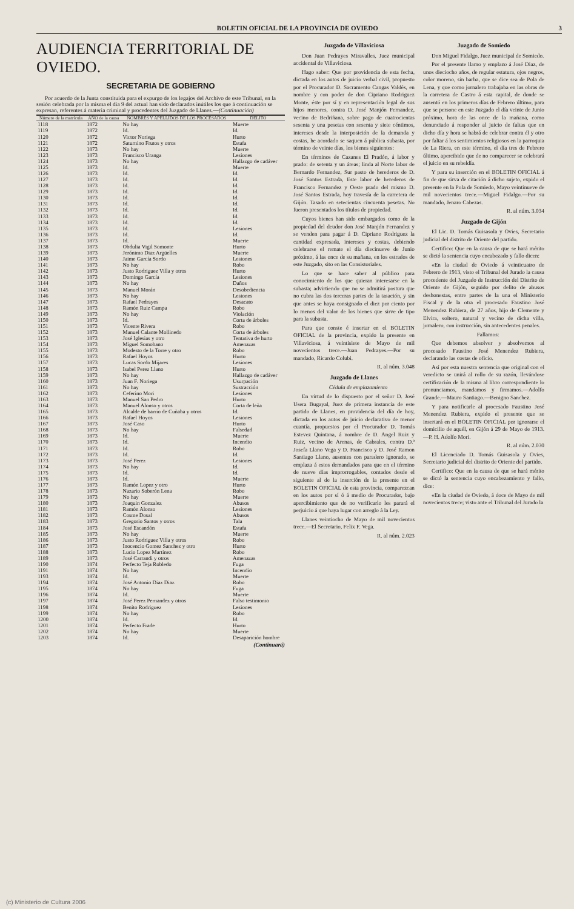BOLETIN OFICIAL DE LA PROVINCIA DE OVIEDO 3
AUDIENCIA TERRITORIAL DE OVIEDO.
SECRETARIA DE GOBIERNO
Por acuerdo de la Junta constituída para el expurgo de los legajos del Archivo de este Tribunal, en la sesión celebrada por la misma el día 9 del actual han sido declarados inútiles los que á continuación se expresan, referentes á materia criminal y procedentes del Juzgado de Llanes.—(Continuación)
| Número de la matrícula | AÑO de la causa | NOMBRES Y APELLIDOS DE LOS PROCESADOS | DELITO |
| --- | --- | --- | --- |
| 1118 | 1872 | No hay | Muerte |
| 1119 | 1872 | Id. | Id. |
| 1120 | 1872 | Victor Noriega | Hurto |
| 1121 | 1872 | Saturnino Frutos y otros | Estafa |
| 1122 | 1873 | No hay | Muerte |
| 1123 | 1873 | Francisco Uranga | Lesiones |
| 1124 | 1873 | No hay | Hallazgo de cadáver |
| 1125 | 1873 | Id. | Muerte |
| 1126 | 1873 | Id. | Id. |
| 1127 | 1873 | Id. | Id. |
| 1128 | 1873 | Id. | Id. |
| 1129 | 1873 | Id. | Id. |
| 1130 | 1873 | Id. | Id. |
| 1131 | 1873 | Id. | Id. |
| 1132 | 1873 | Id. | Id. |
| 1133 | 1873 | Id. | Id. |
| 1134 | 1873 | Id. | Id. |
| 1135 | 1873 | Id. | Lesiones |
| 1136 | 1873 | Id. | Id. |
| 1137 | 1873 | Id. | Muerte |
| 1138 | 1873 | Obdulia Vigil Somonte | Hurto |
| 1139 | 1873 | Jerónimo Diaz Argüelles | Muerte |
| 1140 | 1873 | Jaime García Sordo | Lesiones |
| 1141 | 1873 | No hay | Robo |
| 1142 | 1873 | Justo Rodriguez Villa y otros | Hurto |
| 1143 | 1873 | Domingo García | Lesiones |
| 1144 | 1873 | No hay | Daños |
| 1145 | 1873 | Manuel Morán | Desobediencia |
| 1146 | 1873 | No hay | Lesiones |
| 1147 | 1873 | Rafael Pedrayes | Desacato |
| 1148 | 1873 | Ramón Ruiz Campa | Robo |
| 1149 | 1873 | No hay | Violación |
| 1150 | 1873 | Id. | Corta de árboles |
| 1151 | 1873 | Vicente Rivera | Robo |
| 1152 | 1873 | Manuel Calante Mollinedo | Corta de árboles |
| 1153 | 1873 | José Iglesias y otro | Tentativa de hurto |
| 1154 | 1873 | Miguel Somohano | Amenazas |
| 1155 | 1873 | Modesto de la Torre y otro | Robo |
| 1156 | 1873 | Rafael Hoyos | Hurto |
| 1157 | 1873 | Lucas Sordo Mijares | Lesiones |
| 1158 | 1873 | Isabel Perez Llano | Hurto |
| 1159 | 1873 | No hay | Hallazgo de cadáver |
| 1160 | 1873 | Juan F. Noriega | Usurpación |
| 1161 | 1873 | No hay | Sustracción |
| 1162 | 1873 | Ceferino Mori | Lesiones |
| 1163 | 1873 | Manuel San Pedro | Hurto |
| 1164 | 1873 | Manuel Alonso y otros | Corta de leña |
| 1165 | 1873 | Alcalde de barrio de Cuñaba y otros | Id. |
| 1166 | 1873 | Rafael Hoyos | Lesiones |
| 1167 | 1873 | José Caso | Hurto |
| 1168 | 1873 | No hay | Falsedad |
| 1169 | 1873 | Id. | Muerte |
| 1170 | 1873 | Id. | Incendio |
| 1171 | 1873 | Id. | Robo |
| 1172 | 1873 | Id. | Id. |
| 1173 | 1873 | José Perez | Lesiones |
| 1174 | 1873 | No hay | Id. |
| 1175 | 1873 | Id. | Id. |
| 1176 | 1873 | Id. | Muerte |
| 1177 | 1873 | Ramón Lopez y otro | Hurto |
| 1178 | 1873 | Nazario Soberón Lena | Robo |
| 1179 | 1873 | No hay | Muerte |
| 1180 | 1873 | Joaquin Gonzalez | Abusos |
| 1181 | 1873 | Ramón Alonso | Lesiones |
| 1182 | 1873 | Cosme Dosal | Abusos |
| 1183 | 1873 | Gregorio Santos y otros | Tala |
| 1184 | 1873 | José Escandón | Estafa |
| 1185 | 1873 | No hay | Muerte |
| 1186 | 1873 | Justo Rodriguez Villa y otros | Robo |
| 1187 | 1873 | Inocencio Gomez Sanchez y otro | Hurto |
| 1188 | 1873 | Lucio Lopez Martinez | Robo |
| 1189 | 1873 | José Carrandi y otros | Amenazas |
| 1190 | 1874 | Perfecto Teja Robledo | Fuga |
| 1191 | 1874 | No hay | Incendio |
| 1193 | 1874 | Id. | Muerte |
| 1194 | 1874 | José Antonio Diaz Diaz | Robo |
| 1195 | 1874 | No hay | Fuga |
| 1196 | 1874 | Id. | Muerte |
| 1197 | 1874 | José Perez Pernandez y otros | Falso testimonio |
| 1198 | 1874 | Benito Rodriguez | Lesiones |
| 1199 | 1874 | No hay | Robo |
| 1200 | 1874 | Id. | Id. |
| 1201 | 1874 | Perfecto Frade | Hurto |
| 1202 | 1874 | No hay | Muerte |
| 1203 | 1874 | Id. | Desaparición hombre |
(Continuará)
Juzgado de Villaviciosa
Don Juan Pedrayes Miravalles, Juez municipal accidental de Villaviciosa.
Hago saber: Que por providencia de esta fecha, dictada en los autos de juicio verbal civil, propuesto por el Procurador D. Sacramento Cangas Valdés, en nombre y con poder de don Cipriano Rodriguez Monte, éste por sí y en representación legal de sus hijos menores, contra D. José Manjón Fernandez, vecino de Bedriñana, sobre pago de cuatrocientas sesenta y una pesetas con sesenta y siete céntimos, intereses desde la interposición de la demanda y costas, he acordado se saquen á pública subasta, por término de veinte días, los bienes siguientes:
En términos de Cazanes El Pradón, á labor y prado: de setenta y un áreas; linda al Norte labor de Bernardo Fernandez, Sur pasto de herederos de D. José Santos Estrada, Este labor de herederos de Francisco Fernandez y Oeste prado del mismo D. José Santos Estrada, hoy travesía de la carretera de Gijón. Tasado en setecientas cincuenta pesetas. No fueron presentados los títulos de propiedad.
Cuyos bienes han sido embargados como de la propiedad del deudor don José Manjón Fernandez y se venden para pagar á D. Cipriano Rodriguez la cantidad expresada, intereses y costas, debiendo celebrarse el remate el día diecinueve de Junio próximo, á las once de su mañana, en los estrados de este Juzgado, sito en las Consistoriales.
Lo que se hace saber al público para conocimiento de los que quieran interesarse en la subasta; advirtiendo que no se admitirá postura que no cubra las dos terceras partes de la tasación, y sin que antes se haya consignado el diez por ciento por lo menos del valor de los bienes que sirve de tipo para la subasta.
Para que conste é insertar en el BOLETIN OFICIAL de la provincia, expido la presente en Villaviciosa, á veintisiete de Mayo de mil novecientos trece.—Juan Pedrayes.—Por su mandado, Ricardo Colubi.
R. al núm. 3.048
Juzgado de Llanes
Cédula de emplazamiento
En virtud de lo dispuesto por el señor D. José Usera Bugayal, Juez de primera instancia de este partido de Llanes, en providencia del día de hoy, dictada en los autos de juicio declarativo de menor cuantía, propuestos por el Procurador D. Tomás Estevez Quintana, á nombre de D. Angel Ruiz y Ruiz, vecino de Arenas, de Cabrales, contra D.ª Josefa Llano Vega y D. Francisco y D. José Ramon Santiago Llano, ausentes con paradero ignorado, se emplaza á estos demandados para que en el término de nueve días improrrogables, contados desde el siguiente al de la inserción de la presente en el BOLETIN OFICIAL de esta provincia, comparezcan en los autos por sí ó á medio de Procurador, bajo apercibimiento que de no verificarlo les parará el perjuicio á que haya lugar con arreglo á la Ley.
Llanes veintiocho de Mayo de mil novecientos trece.—El Secretario, Felix F. Vega.
R. al núm. 2.023
Juzgado de Somiedo
Don Miguel Fidalgo, Juez municipal de Somiedo.
Por el presente llamo y emplazo á José Diaz, de unos dieciocho años, de regular estatura, ojos negros, color moreno, sin barba, que se dice sea de Pola de Lena, y que como jornalero trabajaba en las obras de la carretera de Castro á esta capital, de donde se ausentó en los primeros días de Febrero último, para que se persone en este Juzgado el día veinte de Junio próximo, hora de las once de la mañana, como denunciado á responder al juicio de faltas que en dicho día y hora se habrá de celebrar contra él y otro por faltar á los sentimientos religiosos en la parroquia de La Riera, en este término, el día tres de Febrero último, apercibido que de no comparecer se celebrará el juicio en su rebeldía.
Y para su inserción en el BOLETIN OFICIAL á fin de que sirva de citación á dicho sujeto, expido el presente en la Pola de Somiedo, Mayo veintinueve de mil novecientos trece.—Miguel Fidalgo.—Por su mandado, Jenaro Cabezas.
R. al núm. 3.034
Juzgado de Gijón
El Lic. D. Tomás Guisasola y Ovies, Secretario judicial del distrito de Oriente del partido.
Certifico: Que en la causa de que se hará mérito se dictó la sentencia cuyo encabezado y fallo dicen:
«En la ciudad de Oviedo á veinticuatro de Febrero de 1913, visto el Tribunal del Jurado la causa procedente del Juzgado de Instrucción del Distrito de Oriente de Gijón, seguido por delito de abusos deshonestas, entre partes de la una el Ministerio Fiscal y de la otra el procesado Faustino José Menendez Rubiera, de 27 años, hijo de Clemente y Elvira, soltero, natural y vecino de dicha villa, jornalero, con instrucción, sin antecedentes penales.
Fallamos:
Que debemos absolver y absolvemos al procesado Faustino José Menendez Rubiera, declarando las costas de oficio.
Así por esta nuestra sentencia que original con el veredicto se unirá al rollo de su razón, llevándose certificación de la misma al libro correspondiente lo pronunciamos, mandamos y firmamos.—Adolfo Grande.—Mauro Santiago.—Benigno Sanchez.
Y para notificarle al procesado Faustino José Menendez Rubiera, expido el presente que se insertará en el BOLETIN OFICIAL por ignorarse el domicilio de aquél, en Gijón á 29 de Mayo de 1913.—P. H. Adolfo Mori.
R. al núm. 2.030
El Licenciado D. Tomás Guisasola y Ovies, Secretario judicial del distrito de Oriente del partido.
Certifico: Que en la causa de que se hará mérito se dictó la sentencia cuyo encabezamiento y fallo, dice:
«En la ciudad de Oviedo, á doce de Mayo de mil novecientos trece; visto ante el Tribunal del Jurado la
(c) Ministerio de Cultura 2006